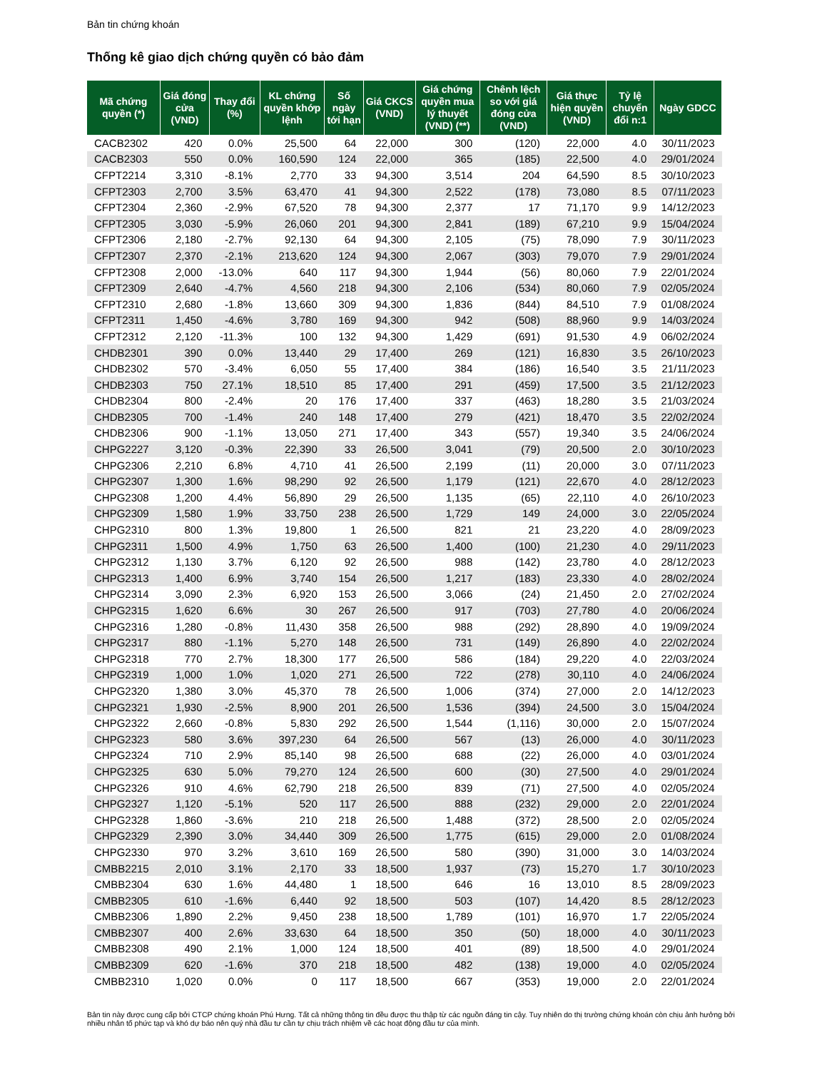Bản tin chứng khoán
Thống kê giao dịch chứng quyền có bảo đảm
| Mã chứng quyền (*) | Giá đóng cửa (VND) | Thay đổi (%) | KL chứng quyền khớp lệnh | Số ngày tới hạn | Giá CKCS (VND) | Giá chứng quyền mua lý thuyết (VND) (**) | Chênh lệch so với giá đóng cửa (VND) | Giá thực hiện quyền (VND) | Tỷ lệ chuyển đổi n:1 | Ngày GDCC |
| --- | --- | --- | --- | --- | --- | --- | --- | --- | --- | --- |
| CACB2302 | 420 | 0.0% | 25,500 | 64 | 22,000 | 300 | (120) | 22,000 | 4.0 | 30/11/2023 |
| CACB2303 | 550 | 0.0% | 160,590 | 124 | 22,000 | 365 | (185) | 22,500 | 4.0 | 29/01/2024 |
| CFPT2214 | 3,310 | -8.1% | 2,770 | 33 | 94,300 | 3,514 | 204 | 64,590 | 8.5 | 30/10/2023 |
| CFPT2303 | 2,700 | 3.5% | 63,470 | 41 | 94,300 | 2,522 | (178) | 73,080 | 8.5 | 07/11/2023 |
| CFPT2304 | 2,360 | -2.9% | 67,520 | 78 | 94,300 | 2,377 | 17 | 71,170 | 9.9 | 14/12/2023 |
| CFPT2305 | 3,030 | -5.9% | 26,060 | 201 | 94,300 | 2,841 | (189) | 67,210 | 9.9 | 15/04/2024 |
| CFPT2306 | 2,180 | -2.7% | 92,130 | 64 | 94,300 | 2,105 | (75) | 78,090 | 7.9 | 30/11/2023 |
| CFPT2307 | 2,370 | -2.1% | 213,620 | 124 | 94,300 | 2,067 | (303) | 79,070 | 7.9 | 29/01/2024 |
| CFPT2308 | 2,000 | -13.0% | 640 | 117 | 94,300 | 1,944 | (56) | 80,060 | 7.9 | 22/01/2024 |
| CFPT2309 | 2,640 | -4.7% | 4,560 | 218 | 94,300 | 2,106 | (534) | 80,060 | 7.9 | 02/05/2024 |
| CFPT2310 | 2,680 | -1.8% | 13,660 | 309 | 94,300 | 1,836 | (844) | 84,510 | 7.9 | 01/08/2024 |
| CFPT2311 | 1,450 | -4.6% | 3,780 | 169 | 94,300 | 942 | (508) | 88,960 | 9.9 | 14/03/2024 |
| CFPT2312 | 2,120 | -11.3% | 100 | 132 | 94,300 | 1,429 | (691) | 91,530 | 4.9 | 06/02/2024 |
| CHDB2301 | 390 | 0.0% | 13,440 | 29 | 17,400 | 269 | (121) | 16,830 | 3.5 | 26/10/2023 |
| CHDB2302 | 570 | -3.4% | 6,050 | 55 | 17,400 | 384 | (186) | 16,540 | 3.5 | 21/11/2023 |
| CHDB2303 | 750 | 27.1% | 18,510 | 85 | 17,400 | 291 | (459) | 17,500 | 3.5 | 21/12/2023 |
| CHDB2304 | 800 | -2.4% | 20 | 176 | 17,400 | 337 | (463) | 18,280 | 3.5 | 21/03/2024 |
| CHDB2305 | 700 | -1.4% | 240 | 148 | 17,400 | 279 | (421) | 18,470 | 3.5 | 22/02/2024 |
| CHDB2306 | 900 | -1.1% | 13,050 | 271 | 17,400 | 343 | (557) | 19,340 | 3.5 | 24/06/2024 |
| CHPG2227 | 3,120 | -0.3% | 22,390 | 33 | 26,500 | 3,041 | (79) | 20,500 | 2.0 | 30/10/2023 |
| CHPG2306 | 2,210 | 6.8% | 4,710 | 41 | 26,500 | 2,199 | (11) | 20,000 | 3.0 | 07/11/2023 |
| CHPG2307 | 1,300 | 1.6% | 98,290 | 92 | 26,500 | 1,179 | (121) | 22,670 | 4.0 | 28/12/2023 |
| CHPG2308 | 1,200 | 4.4% | 56,890 | 29 | 26,500 | 1,135 | (65) | 22,110 | 4.0 | 26/10/2023 |
| CHPG2309 | 1,580 | 1.9% | 33,750 | 238 | 26,500 | 1,729 | 149 | 24,000 | 3.0 | 22/05/2024 |
| CHPG2310 | 800 | 1.3% | 19,800 | 1 | 26,500 | 821 | 21 | 23,220 | 4.0 | 28/09/2023 |
| CHPG2311 | 1,500 | 4.9% | 1,750 | 63 | 26,500 | 1,400 | (100) | 21,230 | 4.0 | 29/11/2023 |
| CHPG2312 | 1,130 | 3.7% | 6,120 | 92 | 26,500 | 988 | (142) | 23,780 | 4.0 | 28/12/2023 |
| CHPG2313 | 1,400 | 6.9% | 3,740 | 154 | 26,500 | 1,217 | (183) | 23,330 | 4.0 | 28/02/2024 |
| CHPG2314 | 3,090 | 2.3% | 6,920 | 153 | 26,500 | 3,066 | (24) | 21,450 | 2.0 | 27/02/2024 |
| CHPG2315 | 1,620 | 6.6% | 30 | 267 | 26,500 | 917 | (703) | 27,780 | 4.0 | 20/06/2024 |
| CHPG2316 | 1,280 | -0.8% | 11,430 | 358 | 26,500 | 988 | (292) | 28,890 | 4.0 | 19/09/2024 |
| CHPG2317 | 880 | -1.1% | 5,270 | 148 | 26,500 | 731 | (149) | 26,890 | 4.0 | 22/02/2024 |
| CHPG2318 | 770 | 2.7% | 18,300 | 177 | 26,500 | 586 | (184) | 29,220 | 4.0 | 22/03/2024 |
| CHPG2319 | 1,000 | 1.0% | 1,020 | 271 | 26,500 | 722 | (278) | 30,110 | 4.0 | 24/06/2024 |
| CHPG2320 | 1,380 | 3.0% | 45,370 | 78 | 26,500 | 1,006 | (374) | 27,000 | 2.0 | 14/12/2023 |
| CHPG2321 | 1,930 | -2.5% | 8,900 | 201 | 26,500 | 1,536 | (394) | 24,500 | 3.0 | 15/04/2024 |
| CHPG2322 | 2,660 | -0.8% | 5,830 | 292 | 26,500 | 1,544 | (1,116) | 30,000 | 2.0 | 15/07/2024 |
| CHPG2323 | 580 | 3.6% | 397,230 | 64 | 26,500 | 567 | (13) | 26,000 | 4.0 | 30/11/2023 |
| CHPG2324 | 710 | 2.9% | 85,140 | 98 | 26,500 | 688 | (22) | 26,000 | 4.0 | 03/01/2024 |
| CHPG2325 | 630 | 5.0% | 79,270 | 124 | 26,500 | 600 | (30) | 27,500 | 4.0 | 29/01/2024 |
| CHPG2326 | 910 | 4.6% | 62,790 | 218 | 26,500 | 839 | (71) | 27,500 | 4.0 | 02/05/2024 |
| CHPG2327 | 1,120 | -5.1% | 520 | 117 | 26,500 | 888 | (232) | 29,000 | 2.0 | 22/01/2024 |
| CHPG2328 | 1,860 | -3.6% | 210 | 218 | 26,500 | 1,488 | (372) | 28,500 | 2.0 | 02/05/2024 |
| CHPG2329 | 2,390 | 3.0% | 34,440 | 309 | 26,500 | 1,775 | (615) | 29,000 | 2.0 | 01/08/2024 |
| CHPG2330 | 970 | 3.2% | 3,610 | 169 | 26,500 | 580 | (390) | 31,000 | 3.0 | 14/03/2024 |
| CMBB2215 | 2,010 | 3.1% | 2,170 | 33 | 18,500 | 1,937 | (73) | 15,270 | 1.7 | 30/10/2023 |
| CMBB2304 | 630 | 1.6% | 44,480 | 1 | 18,500 | 646 | 16 | 13,010 | 8.5 | 28/09/2023 |
| CMBB2305 | 610 | -1.6% | 6,440 | 92 | 18,500 | 503 | (107) | 14,420 | 8.5 | 28/12/2023 |
| CMBB2306 | 1,890 | 2.2% | 9,450 | 238 | 18,500 | 1,789 | (101) | 16,970 | 1.7 | 22/05/2024 |
| CMBB2307 | 400 | 2.6% | 33,630 | 64 | 18,500 | 350 | (50) | 18,000 | 4.0 | 30/11/2023 |
| CMBB2308 | 490 | 2.1% | 1,000 | 124 | 18,500 | 401 | (89) | 18,500 | 4.0 | 29/01/2024 |
| CMBB2309 | 620 | -1.6% | 370 | 218 | 18,500 | 482 | (138) | 19,000 | 4.0 | 02/05/2024 |
| CMBB2310 | 1,020 | 0.0% | 0 | 117 | 18,500 | 667 | (353) | 19,000 | 2.0 | 22/01/2024 |
Bản tin này được cung cấp bởi CTCP chứng khoán Phú Hưng. Tất cả những thông tin đều được thu thập từ các nguồn đáng tin cậy. Tuy nhiên do thị trường chứng khoán còn chịu ảnh hưởng bởi nhiều nhân tố phức tạp và khó dự báo nên quý nhà đầu tư cần tự chịu trách nhiệm về các hoạt động đầu tư của mình.